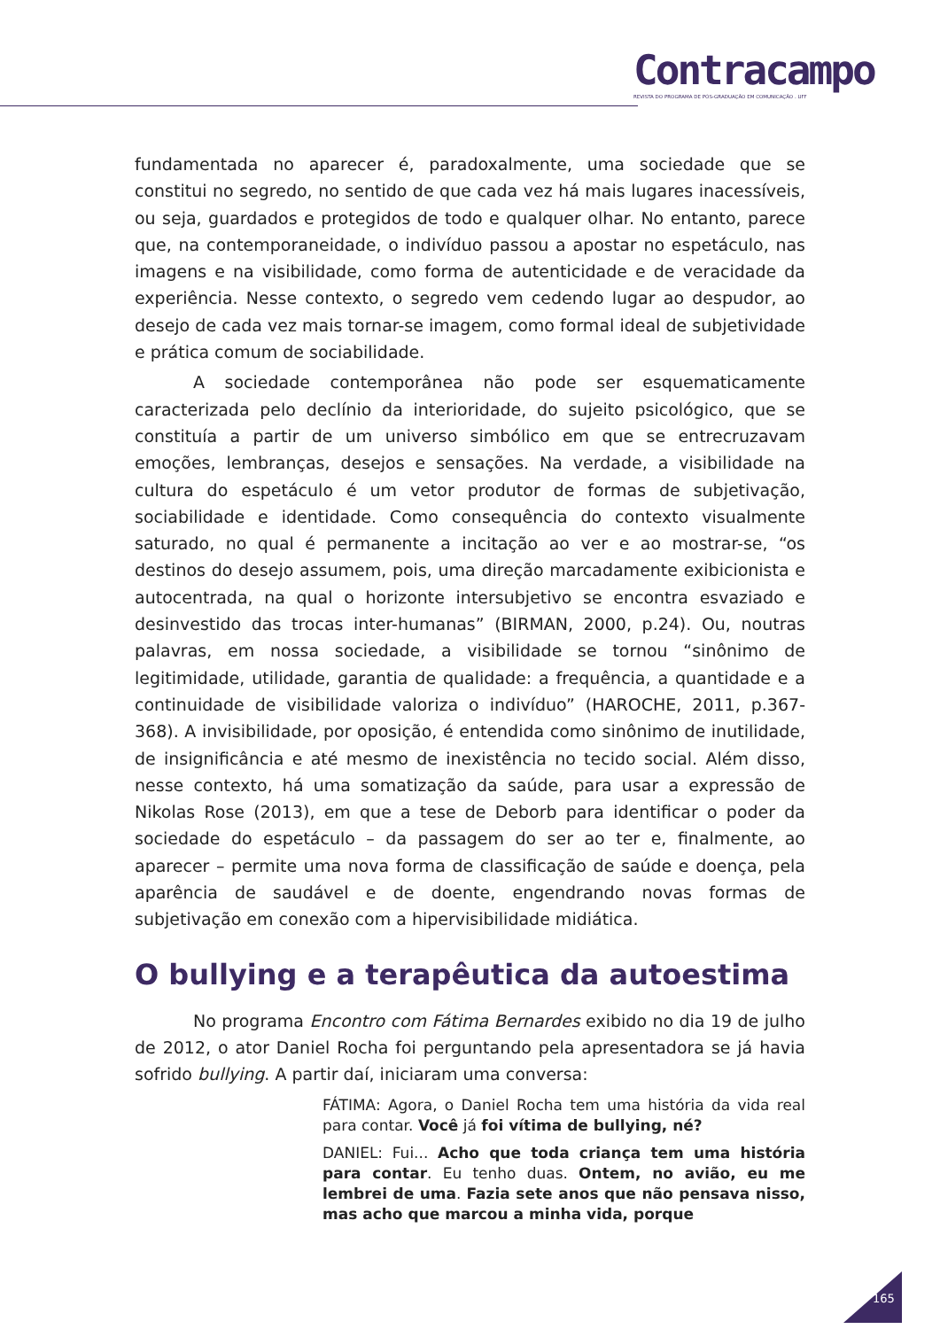Contracampo
REVISTA DO PROGRAMA DE PÓS-GRADUAÇÃO EM COMUNICAÇÃO . UFF
fundamentada no aparecer é, paradoxalmente, uma sociedade que se constitui no segredo, no sentido de que cada vez há mais lugares inacessíveis, ou seja, guardados e protegidos de todo e qualquer olhar. No entanto, parece que, na contemporaneidade, o indivíduo passou a apostar no espetáculo, nas imagens e na visibilidade, como forma de autenticidade e de veracidade da experiência. Nesse contexto, o segredo vem cedendo lugar ao despudor, ao desejo de cada vez mais tornar-se imagem, como formal ideal de subjetividade e prática comum de sociabilidade.
A sociedade contemporânea não pode ser esquematicamente caracterizada pelo declínio da interioridade, do sujeito psicológico, que se constituía a partir de um universo simbólico em que se entrecruzavam emoções, lembranças, desejos e sensações. Na verdade, a visibilidade na cultura do espetáculo é um vetor produtor de formas de subjetivação, sociabilidade e identidade. Como consequência do contexto visualmente saturado, no qual é permanente a incitação ao ver e ao mostrar-se, “os destinos do desejo assumem, pois, uma direção marcadamente exibicionista e autocentrada, na qual o horizonte intersubjetivo se encontra esvaziado e desinvestido das trocas inter-humanas” (BIRMAN, 2000, p.24). Ou, noutras palavras, em nossa sociedade, a visibilidade se tornou “sinônimo de legitimidade, utilidade, garantia de qualidade: a frequência, a quantidade e a continuidade de visibilidade valoriza o indivíduo” (HAROCHE, 2011, p.367-368). A invisibilidade, por oposição, é entendida como sinônimo de inutilidade, de insignificância e até mesmo de inexistência no tecido social. Além disso, nesse contexto, há uma somatização da saúde, para usar a expressão de Nikolas Rose (2013), em que a tese de Deborb para identificar o poder da sociedade do espetáculo – da passagem do ser ao ter e, finalmente, ao aparecer – permite uma nova forma de classificação de saúde e doença, pela aparência de saudável e de doente, engendrando novas formas de subjetivação em conexão com a hipervisibilidade midiática.
O bullying e a terapêutica da autoestima
No programa Encontro com Fátima Bernardes exibido no dia 19 de julho de 2012, o ator Daniel Rocha foi perguntando pela apresentadora se já havia sofrido bullying. A partir daí, iniciaram uma conversa:
FÁTIMA: Agora, o Daniel Rocha tem uma história da vida real para contar. Você já foi vítima de bullying, né?
DANIEL: Fui... Acho que toda criança tem uma história para contar. Eu tenho duas. Ontem, no avião, eu me lembrei de uma. Fazia sete anos que não pensava nisso, mas acho que marcou a minha vida, porque
165